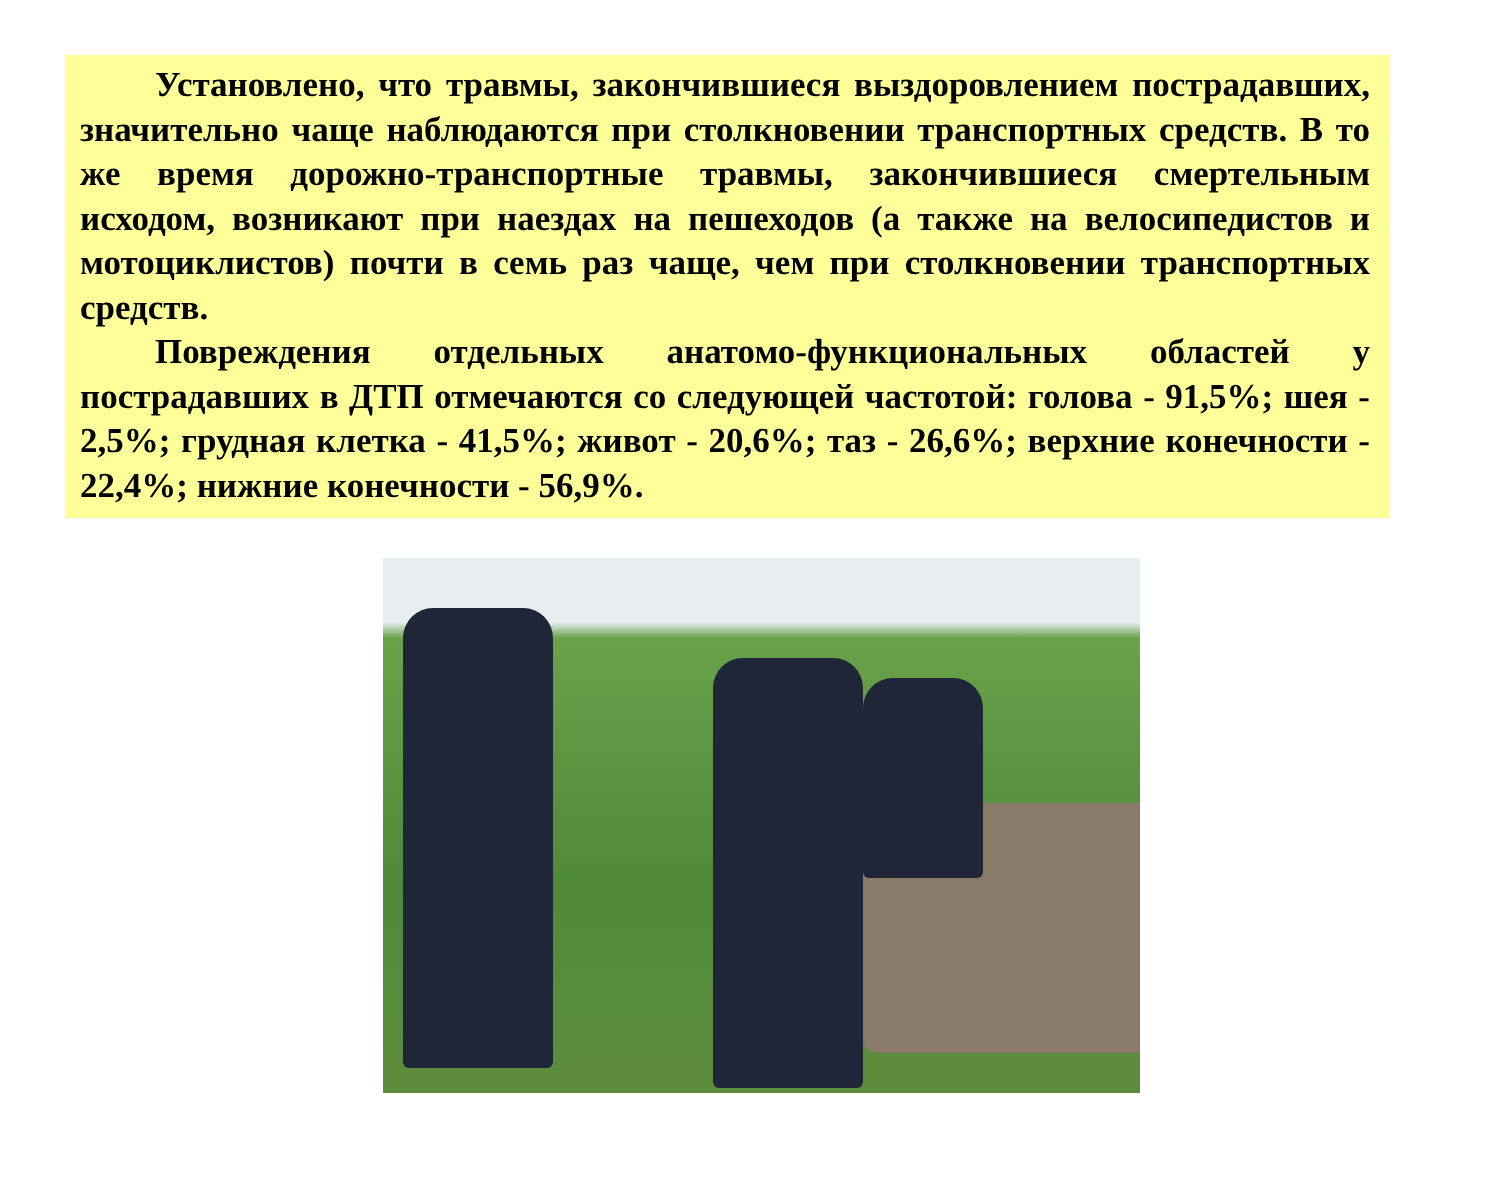Установлено, что травмы, закончившиеся выздоровлением пострадавших, значительно чаще наблюдаются при столкновении транспортных средств. В то же время дорожно-транспортные травмы, закончившиеся смертельным исходом, возникают при наездах на пешеходов (а также на велосипедистов и мотоциклистов) почти в семь раз чаще, чем при столкновении транспортных средств.
Повреждения отдельных анатомо-функциональных областей у пострадавших в ДТП отмечаются со следующей частотой: голова - 91,5%; шея - 2,5%; грудная клетка - 41,5%; живот - 20,6%; таз - 26,6%; верхние конечности - 22,4%; нижние конечности - 56,9%.